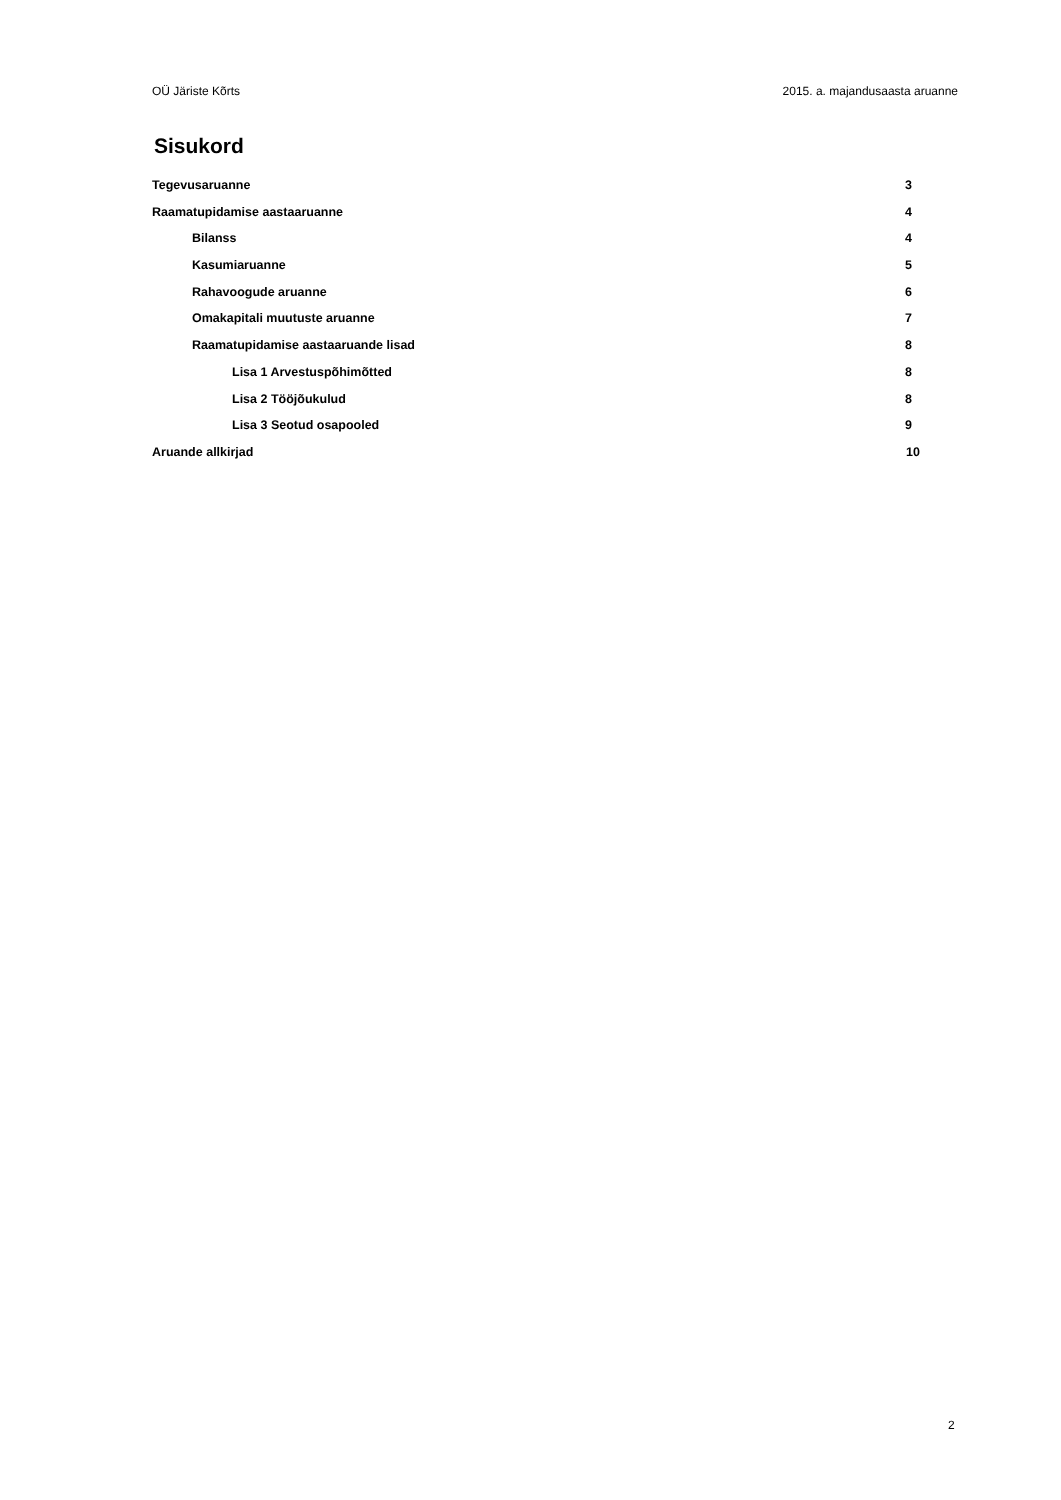OÜ Järiste Kõrts 2015. a. majandusaasta aruanne
Sisukord
Tegevusaruanne 3
Raamatupidamise aastaaruanne 4
Bilanss 4
Kasumiaruanne 5
Rahavoogude aruanne 6
Omakapitali muutuste aruanne 7
Raamatupidamise aastaaruande lisad 8
Lisa 1 Arvestuspõhimõtted 8
Lisa 2 Tööjõukulud 8
Lisa 3 Seotud osapooled 9
Aruande allkirjad 10
2